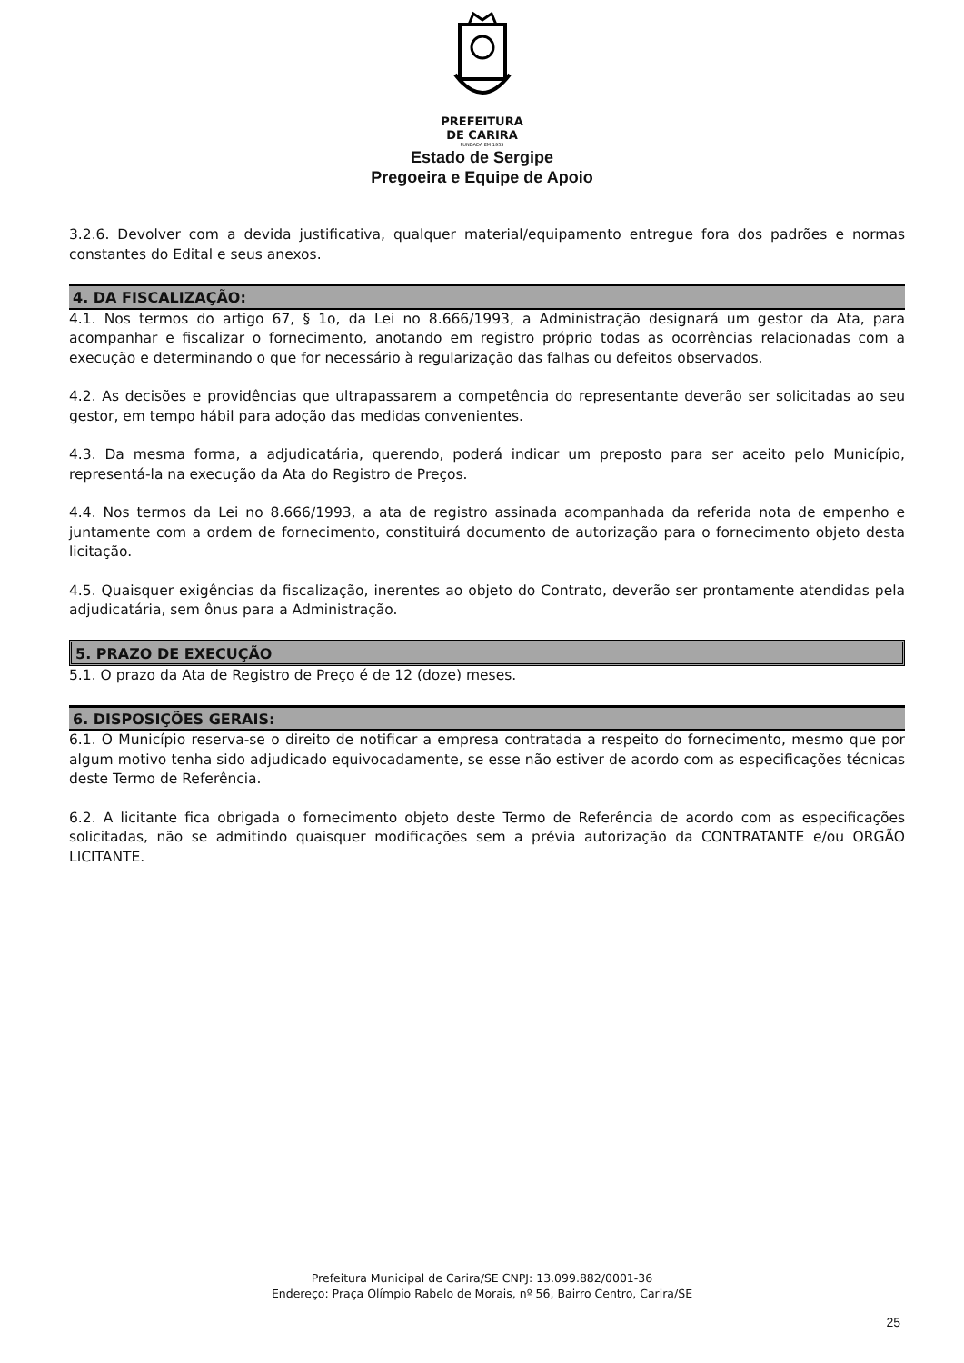PREFEITURA
DE CARIRA
FUNDADA EM 1953
Estado de Sergipe
Pregoeira e Equipe de Apoio
3.2.6. Devolver com a devida justificativa, qualquer material/equipamento entregue fora dos padrões e normas constantes do Edital e seus anexos.
4. DA FISCALIZAÇÃO:
4.1. Nos termos do artigo 67, § 1o, da Lei no 8.666/1993, a Administração designará um gestor da Ata, para acompanhar e fiscalizar o fornecimento, anotando em registro próprio todas as ocorrências relacionadas com a execução e determinando o que for necessário à regularização das falhas ou defeitos observados.
4.2. As decisões e providências que ultrapassarem a competência do representante deverão ser solicitadas ao seu gestor, em tempo hábil para adoção das medidas convenientes.
4.3. Da mesma forma, a adjudicatária, querendo, poderá indicar um preposto para ser aceito pelo Município, representá-la na execução da Ata do Registro de Preços.
4.4. Nos termos da Lei no 8.666/1993, a ata de registro assinada acompanhada da referida nota de empenho e juntamente com a ordem de fornecimento, constituirá documento de autorização para o fornecimento objeto desta licitação.
4.5. Quaisquer exigências da fiscalização, inerentes ao objeto do Contrato, deverão ser prontamente atendidas pela adjudicatária, sem ônus para a Administração.
5. PRAZO DE EXECUÇÃO
5.1. O prazo da Ata de Registro de Preço é de 12 (doze) meses.
6. DISPOSIÇÕES GERAIS:
6.1. O Município reserva-se o direito de notificar a empresa contratada a respeito do fornecimento, mesmo que por algum motivo tenha sido adjudicado equivocadamente, se esse não estiver de acordo com as especificações técnicas deste Termo de Referência.
6.2. A licitante fica obrigada o fornecimento objeto deste Termo de Referência de acordo com as especificações solicitadas, não se admitindo quaisquer modificações sem a prévia autorização da CONTRATANTE e/ou ORGÃO LICITANTE.
Prefeitura Municipal de Carira/SE CNPJ: 13.099.882/0001-36
Endereço: Praça Olímpio Rabelo de Morais, nº 56, Bairro Centro, Carira/SE
25